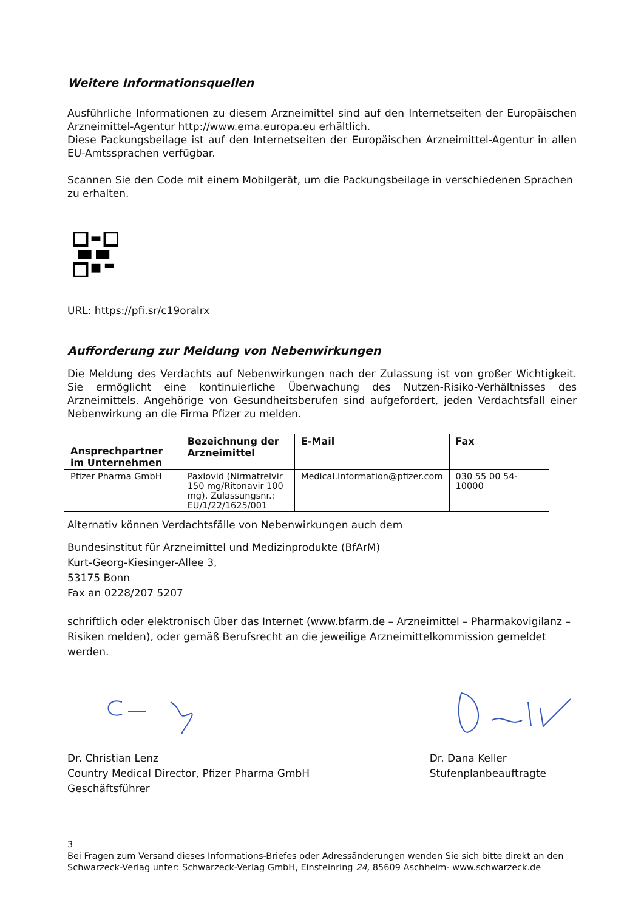Weitere Informationsquellen
Ausführliche Informationen zu diesem Arzneimittel sind auf den Internetseiten der Europäischen Arzneimittel-Agentur http://www.ema.europa.eu erhältlich.
Diese Packungsbeilage ist auf den Internetseiten der Europäischen Arzneimittel-Agentur in allen EU-Amtssprachen verfügbar.
Scannen Sie den Code mit einem Mobilgerät, um die Packungsbeilage in verschiedenen Sprachen zu erhalten.
URL: https://pfi.sr/c19oralrx
Aufforderung zur Meldung von Nebenwirkungen
Die Meldung des Verdachts auf Nebenwirkungen nach der Zulassung ist von großer Wichtigkeit. Sie ermöglicht eine kontinuierliche Überwachung des Nutzen-Risiko-Verhältnisses des Arzneimittels. Angehörige von Gesundheitsberufen sind aufgefordert, jeden Verdachtsfall einer Nebenwirkung an die Firma Pfizer zu melden.
| Ansprechpartner im Unternehmen | Bezeichnung der Arzneimittel | E-Mail | Fax |
| --- | --- | --- | --- |
| Pfizer Pharma GmbH | Paxlovid (Nirmatrelvir 150 mg/Ritonavir 100 mg), Zulassungsnr.: EU/1/22/1625/001 | Medical.Information@pfizer.com | 030 55 00 54-10000 |
Alternativ können Verdachtsfälle von Nebenwirkungen auch dem
Bundesinstitut für Arzneimittel und Medizinprodukte (BfArM)
Kurt-Georg-Kiesinger-Allee 3,
53175 Bonn
Fax an 0228/207 5207
schriftlich oder elektronisch über das Internet (www.bfarm.de – Arzneimittel – Pharmakovigilanz – Risiken melden), oder gemäß Berufsrecht an die jeweilige Arzneimittelkommission gemeldet werden.
Dr. Christian Lenz
Country Medical Director, Pfizer Pharma GmbH
Geschäftsführer
Dr. Dana Keller
Stufenplanbeauftragte
3
Bei Fragen zum Versand dieses Informations-Briefes oder Adressänderungen wenden Sie sich bitte direkt an den Schwarzeck-Verlag unter: Schwarzeck-Verlag GmbH, Einsteinring 24, 85609 Aschheim- www.schwarzeck.de